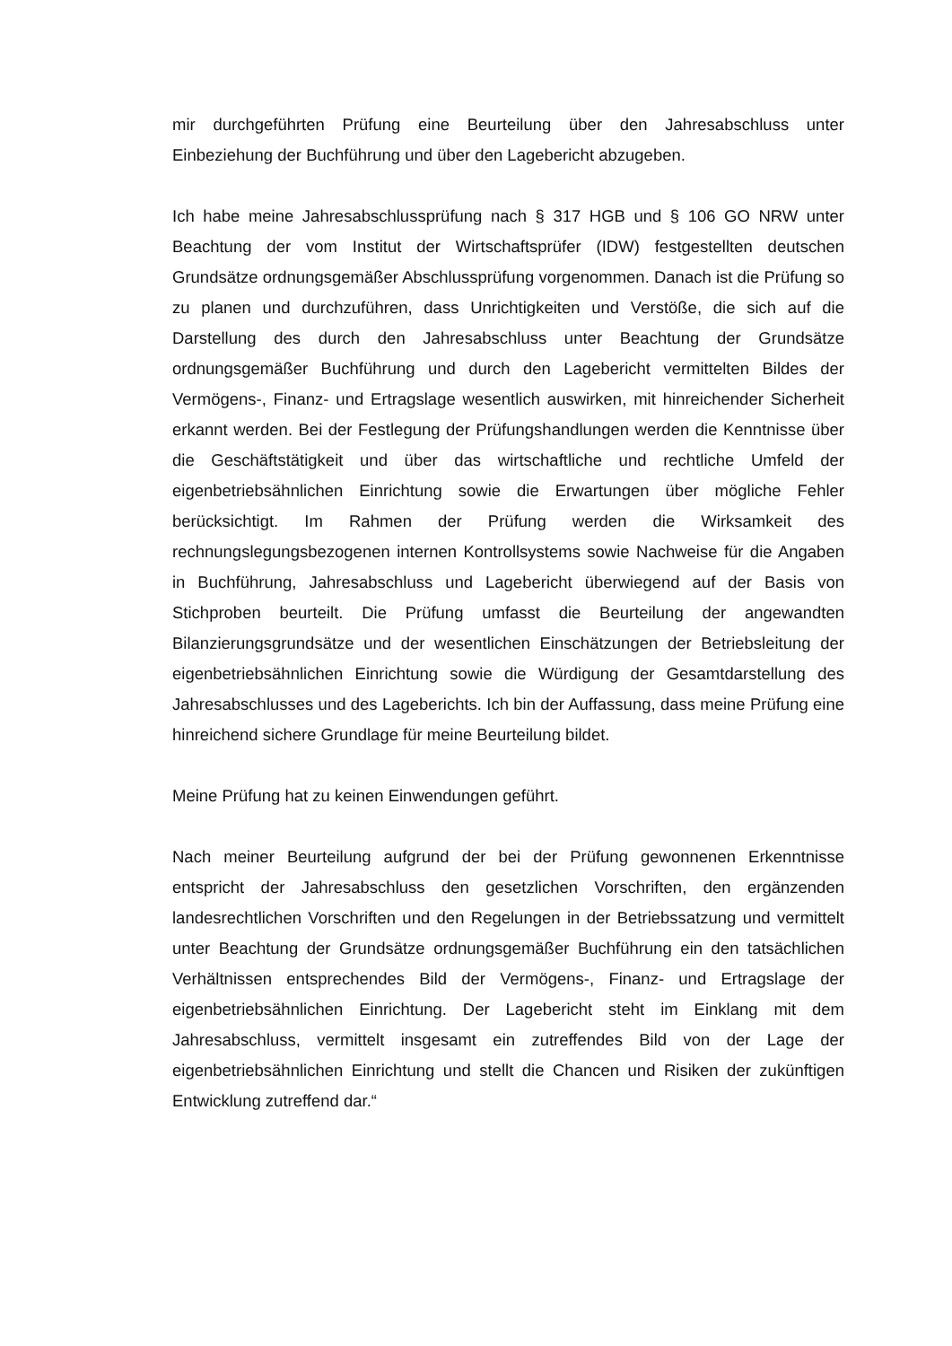mir durchgeführten Prüfung eine Beurteilung über den Jahresabschluss unter Einbeziehung der Buchführung und über den Lagebericht abzugeben.
Ich habe meine Jahresabschlussprüfung nach § 317 HGB und § 106 GO NRW unter Beachtung der vom Institut der Wirtschaftsprüfer (IDW) festgestellten deutschen Grundsätze ordnungsgemäßer Abschlussprüfung vorgenommen. Danach ist die Prüfung so zu planen und durchzuführen, dass Unrichtigkeiten und Verstöße, die sich auf die Darstellung des durch den Jahresabschluss unter Beachtung der Grundsätze ordnungsgemäßer Buchführung und durch den Lagebericht vermittelten Bildes der Vermögens-, Finanz- und Ertragslage wesentlich auswirken, mit hinreichender Sicherheit erkannt werden. Bei der Festlegung der Prüfungshandlungen werden die Kenntnisse über die Geschäftstätigkeit und über das wirtschaftliche und rechtliche Umfeld der eigenbetriebsähnlichen Einrichtung sowie die Erwartungen über mögliche Fehler berücksichtigt. Im Rahmen der Prüfung werden die Wirksamkeit des rechnungslegungsbezogenen internen Kontrollsystems sowie Nachweise für die Angaben in Buchführung, Jahresabschluss und Lagebericht überwiegend auf der Basis von Stichproben beurteilt. Die Prüfung umfasst die Beurteilung der angewandten Bilanzierungsgrundsätze und der wesentlichen Einschätzungen der Betriebsleitung der eigenbetriebsähnlichen Einrichtung sowie die Würdigung der Gesamtdarstellung des Jahresabschlusses und des Lageberichts. Ich bin der Auffassung, dass meine Prüfung eine hinreichend sichere Grundlage für meine Beurteilung bildet.
Meine Prüfung hat zu keinen Einwendungen geführt.
Nach meiner Beurteilung aufgrund der bei der Prüfung gewonnenen Erkenntnisse entspricht der Jahresabschluss den gesetzlichen Vorschriften, den ergänzenden landesrechtlichen Vorschriften und den Regelungen in der Betriebssatzung und vermittelt unter Beachtung der Grundsätze ordnungsgemäßer Buchführung ein den tatsächlichen Verhältnissen entsprechendes Bild der Vermögens-, Finanz- und Ertragslage der eigenbetriebsähnlichen Einrichtung. Der Lagebericht steht im Einklang mit dem Jahresabschluss, vermittelt insgesamt ein zutreffendes Bild von der Lage der eigenbetriebsähnlichen Einrichtung und stellt die Chancen und Risiken der zukünftigen Entwicklung zutreffend dar.“